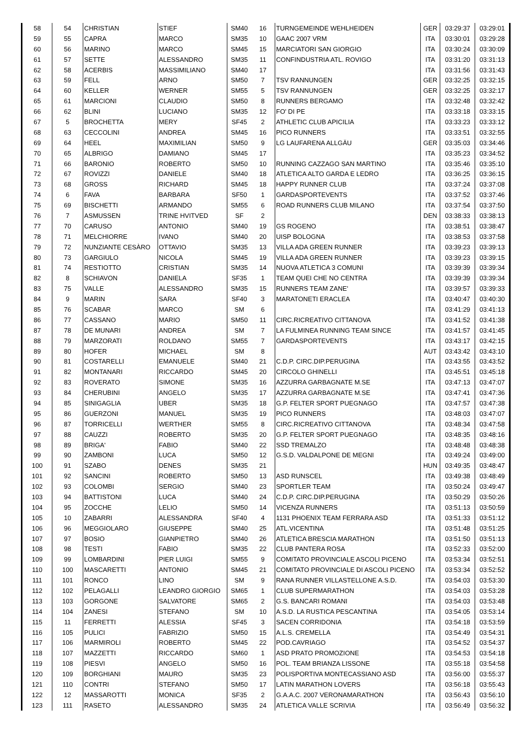| 58 | 54 | CHRISTIAN | STIEF | SM40 | 16 | TURNGEMEINDE WEHLHEIDEN | GER | 03:29:37 | 03:29:01 |
| 59 | 55 | CAPRA | MARCO | SM35 | 10 | GAAC 2007 VRM | ITA | 03:30:01 | 03:29:28 |
| 60 | 56 | MARINO | MARCO | SM45 | 15 | MARCIATORI SAN GIORGIO | ITA | 03:30:24 | 03:30:09 |
| 61 | 57 | SETTE | ALESSANDRO | SM35 | 11 | CONFINDUSTRIA ATL. ROVIGO | ITA | 03:31:20 | 03:31:13 |
| 62 | 58 | ACERBIS | MASSIMILIANO | SM40 | 17 | | ITA | 03:31:56 | 03:31:43 |
| 63 | 59 | FELL | ARNO | SM50 | 7 | TSV RANNUNGEN | GER | 03:32:25 | 03:32:15 |
| 64 | 60 | KELLER | WERNER | SM55 | 5 | TSV RANNUNGEN | GER | 03:32:25 | 03:32:17 |
| 65 | 61 | MARCIONI | CLAUDIO | SM50 | 8 | RUNNERS BERGAMO | ITA | 03:32:48 | 03:32:42 |
| 66 | 62 | BLINI | LUCIANO | SM35 | 12 | FO' DI PE | ITA | 03:33:18 | 03:33:15 |
| 67 | 5 | BROCHETTA | MERY | SF45 | 2 | ATHLETIC CLUB APICILIA | ITA | 03:33:23 | 03:33:12 |
| 68 | 63 | CECCOLINI | ANDREA | SM45 | 16 | PICO RUNNERS | ITA | 03:33:51 | 03:32:55 |
| 69 | 64 | HEEL | MAXIMILIAN | SM50 | 9 | LG LAUFARENA ALLGÄU | GER | 03:35:03 | 03:34:46 |
| 70 | 65 | ALBRIGO | DAMIANO | SM45 | 17 | | ITA | 03:35:23 | 03:34:52 |
| 71 | 66 | BARONIO | ROBERTO | SM50 | 10 | RUNNING CAZZAGO SAN MARTINO | ITA | 03:35:46 | 03:35:10 |
| 72 | 67 | ROVIZZI | DANIELE | SM40 | 18 | ATLETICA ALTO GARDA E LEDRO | ITA | 03:36:25 | 03:36:15 |
| 73 | 68 | GROSS | RICHARD | SM45 | 18 | HAPPY RUNNER CLUB | ITA | 03:37:24 | 03:37:08 |
| 74 | 6 | FAVA | BARBARA | SF50 | 1 | GARDASPORTEVENTS | ITA | 03:37:52 | 03:37:46 |
| 75 | 69 | BISCHETTI | ARMANDO | SM55 | 6 | ROAD RUNNERS CLUB MILANO | ITA | 03:37:54 | 03:37:50 |
| 76 | 7 | ASMUSSEN | TRINE HVITVED | SF | 2 | | DEN | 03:38:33 | 03:38:13 |
| 77 | 70 | CARUSO | ANTONIO | SM40 | 19 | GS ROGENO | ITA | 03:38:51 | 03:38:47 |
| 78 | 71 | MELCHIORRE | IVANO | SM40 | 20 | UISP BOLOGNA | ITA | 03:38:53 | 03:37:58 |
| 79 | 72 | NUNZIANTE CESÀRO | OTTAVIO | SM35 | 13 | VILLA ADA GREEN RUNNER | ITA | 03:39:23 | 03:39:13 |
| 80 | 73 | GARGIULO | NICOLA | SM45 | 19 | VILLA ADA GREEN RUNNER | ITA | 03:39:23 | 03:39:15 |
| 81 | 74 | RESTIOTTO | CRISTIAN | SM35 | 14 | NUOVA ATLETICA 3 COMUNI | ITA | 03:39:39 | 03:39:34 |
| 82 | 8 | SCHIAVON | DANIELA | SF35 | 1 | TEAM QUEI CHE NO CENTRA | ITA | 03:39:39 | 03:39:34 |
| 83 | 75 | VALLE | ALESSANDRO | SM35 | 15 | RUNNERS TEAM ZANE' | ITA | 03:39:57 | 03:39:33 |
| 84 | 9 | MARIN | SARA | SF40 | 3 | MARATONETI ERACLEA | ITA | 03:40:47 | 03:40:30 |
| 85 | 76 | SCABAR | MARCO | SM | 6 | | ITA | 03:41:29 | 03:41:13 |
| 86 | 77 | CASSANO | MARIO | SM50 | 11 | CIRC.RICREATIVO CITTANOVA | ITA | 03:41:52 | 03:41:38 |
| 87 | 78 | DE MUNARI | ANDREA | SM | 7 | LA FULMINEA RUNNING TEAM SINCE | ITA | 03:41:57 | 03:41:45 |
| 88 | 79 | MARZORATI | ROLDANO | SM55 | 7 | GARDASPORTEVENTS | ITA | 03:43:17 | 03:42:15 |
| 89 | 80 | HOFER | MICHAEL | SM | 8 | | AUT | 03:43:42 | 03:43:10 |
| 90 | 81 | COSTARELLI | EMANUELE | SM40 | 21 | C.D.P. CIRC.DIP.PERUGINA | ITA | 03:43:55 | 03:43:52 |
| 91 | 82 | MONTANARI | RICCARDO | SM45 | 20 | CIRCOLO GHINELLI | ITA | 03:45:51 | 03:45:18 |
| 92 | 83 | ROVERATO | SIMONE | SM35 | 16 | AZZURRA GARBAGNATE M.SE | ITA | 03:47:13 | 03:47:07 |
| 93 | 84 | CHERUBINI | ANGELO | SM35 | 17 | AZZURRA GARBAGNATE M.SE | ITA | 03:47:41 | 03:47:36 |
| 94 | 85 | SINIGAGLIA | UBER | SM35 | 18 | G.P. FELTER SPORT PUEGNAGO | ITA | 03:47:57 | 03:47:38 |
| 95 | 86 | GUERZONI | MANUEL | SM35 | 19 | PICO RUNNERS | ITA | 03:48:03 | 03:47:07 |
| 96 | 87 | TORRICELLI | WERTHER | SM55 | 8 | CIRC.RICREATIVO CITTANOVA | ITA | 03:48:34 | 03:47:58 |
| 97 | 88 | CAUZZI | ROBERTO | SM35 | 20 | G.P. FELTER SPORT PUEGNAGO | ITA | 03:48:35 | 03:48:16 |
| 98 | 89 | BRIGA' | FABIO | SM40 | 22 | SSD TREMALZO | ITA | 03:48:48 | 03:48:38 |
| 99 | 90 | ZAMBONI | LUCA | SM50 | 12 | G.S.D. VALDALPONE DE MEGNI | ITA | 03:49:24 | 03:49:00 |
| 100 | 91 | SZABO | DENES | SM35 | 21 | | HUN | 03:49:35 | 03:48:47 |
| 101 | 92 | SANCINI | ROBERTO | SM50 | 13 | ASD RUNSCEL | ITA | 03:49:38 | 03:48:49 |
| 102 | 93 | COLOMBI | SERGIO | SM40 | 23 | SPORTLER TEAM | ITA | 03:50:24 | 03:49:47 |
| 103 | 94 | BATTISTONI | LUCA | SM40 | 24 | C.D.P. CIRC.DIP.PERUGINA | ITA | 03:50:29 | 03:50:26 |
| 104 | 95 | ZOCCHE | LELIO | SM50 | 14 | VICENZA RUNNERS | ITA | 03:51:13 | 03:50:59 |
| 105 | 10 | ZABARRI | ALESSANDRA | SF40 | 4 | 1131 PHOENIX TEAM FERRARA ASD | ITA | 03:51:33 | 03:51:12 |
| 106 | 96 | MEGGIOLARO | GIUSEPPE | SM40 | 25 | ATL.VICENTINA | ITA | 03:51:48 | 03:51:25 |
| 107 | 97 | BOSIO | GIANPIETRO | SM40 | 26 | ATLETICA BRESCIA MARATHON | ITA | 03:51:50 | 03:51:13 |
| 108 | 98 | TESTI | FABIO | SM35 | 22 | CLUB PANTERA ROSA | ITA | 03:52:33 | 03:52:00 |
| 109 | 99 | LOMBARDINI | PIER LUIGI | SM55 | 9 | COMITATO PROVINCIALE ASCOLI PICENO | ITA | 03:53:34 | 03:52:51 |
| 110 | 100 | MASCARETTI | ANTONIO | SM45 | 21 | COMITATO PROVINCIALE DI ASCOLI PICENO | ITA | 03:53:34 | 03:52:52 |
| 111 | 101 | RONCO | LINO | SM | 9 | RANA RUNNER VILLASTELLONE A.S.D. | ITA | 03:54:03 | 03:53:30 |
| 112 | 102 | PELAGALLI | LEANDRO GIORGIO | SM65 | 1 | CLUB SUPERMARATHON | ITA | 03:54:03 | 03:53:28 |
| 113 | 103 | GORGONE | SALVATORE | SM65 | 2 | G.S. BANCARI ROMANI | ITA | 03:54:03 | 03:53:48 |
| 114 | 104 | ZANESI | STEFANO | SM | 10 | A.S.D. LA RUSTICA PESCANTINA | ITA | 03:54:05 | 03:53:14 |
| 115 | 11 | FERRETTI | ALESSIA | SF45 | 3 | SACEN CORRIDONIA | ITA | 03:54:18 | 03:53:59 |
| 116 | 105 | PULICI | FABRIZIO | SM50 | 15 | A.L.S. CREMELLA | ITA | 03:54:49 | 03:54:31 |
| 117 | 106 | MARMIROLI | ROBERTO | SM45 | 22 | POD.CAVRIAGO | ITA | 03:54:52 | 03:54:37 |
| 118 | 107 | MAZZETTI | RICCARDO | SM60 | 1 | ASD PRATO PROMOZIONE | ITA | 03:54:53 | 03:54:18 |
| 119 | 108 | PIESVI | ANGELO | SM50 | 16 | POL. TEAM BRIANZA LISSONE | ITA | 03:55:18 | 03:54:58 |
| 120 | 109 | BORGHIANI | MAURO | SM35 | 23 | POLISPORTIVA MONTECASSIANO ASD | ITA | 03:56:00 | 03:55:37 |
| 121 | 110 | CONTRI | STEFANO | SM50 | 17 | LATIN MARATHON LOVERS | ITA | 03:56:18 | 03:55:43 |
| 122 | 12 | MASSAROTTI | MONICA | SF35 | 2 | G.A.A.C. 2007 VERONAMARATHON | ITA | 03:56:43 | 03:56:10 |
| 123 | 111 | RASETO | ALESSANDRO | SM35 | 24 | ATLETICA VALLE SCRIVIA | ITA | 03:56:49 | 03:56:32 |